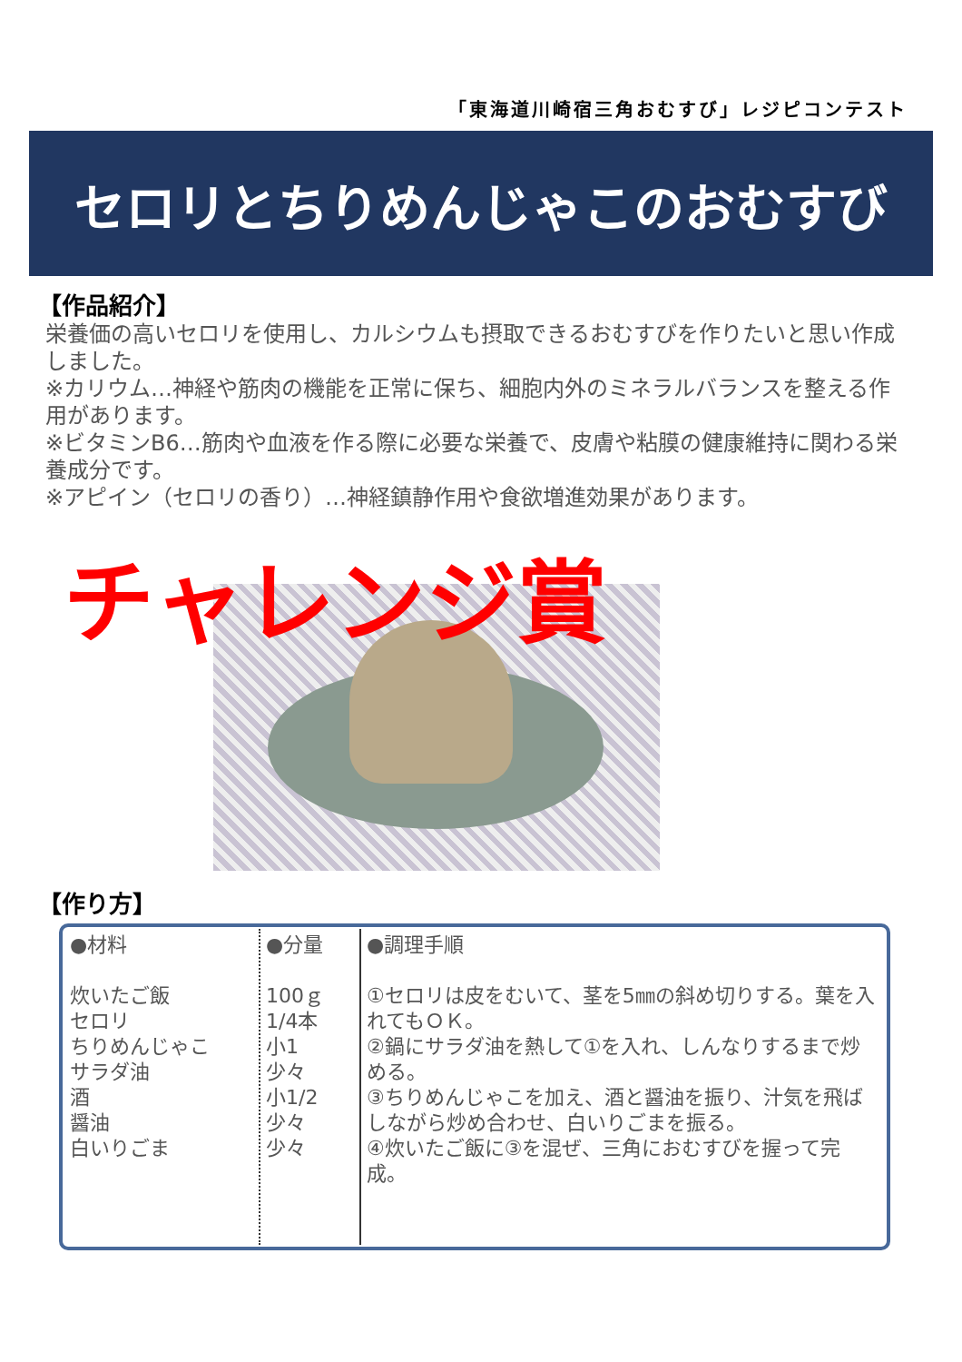「東海道川崎宿三角おむすび」レジピコンテスト
セロリとちりめんじゃこのおむすび
【作品紹介】
栄養価の高いセロリを使用し、カルシウムも摂取できるおむすびを作りたいと思い作成しました。
※カリウム…神経や筋肉の機能を正常に保ち、細胞内外のミネラルバランスを整える作用があります。
※ビタミンB6…筋肉や血液を作る際に必要な栄養で、皮膚や粘膜の健康維持に関わる栄養成分です。
※アピイン（セロリの香り）…神経鎮静作用や食欲増進効果があります。
チャレンジ賞
【作り方】
| ●材料 炊いたご飯 セロリ ちりめんじゃこ サラダ油 酒 醤油 白いりごま | ●分量 100ｇ 1/4本 小1 少々 小1/2 少々 少々 | ●調理手順 ①セロリは皮をむいて、茎を5㎜の斜め切りする。葉を入れてもＯＫ。 ②鍋にサラダ油を熱して①を入れ、しんなりするまで炒める。 ③ちりめんじゃこを加え、酒と醤油を振り、汁気を飛ばしながら炒め合わせ、白いりごまを振る。 ④炊いたご飯に③を混ぜ、三角におむすびを握って完成。 |